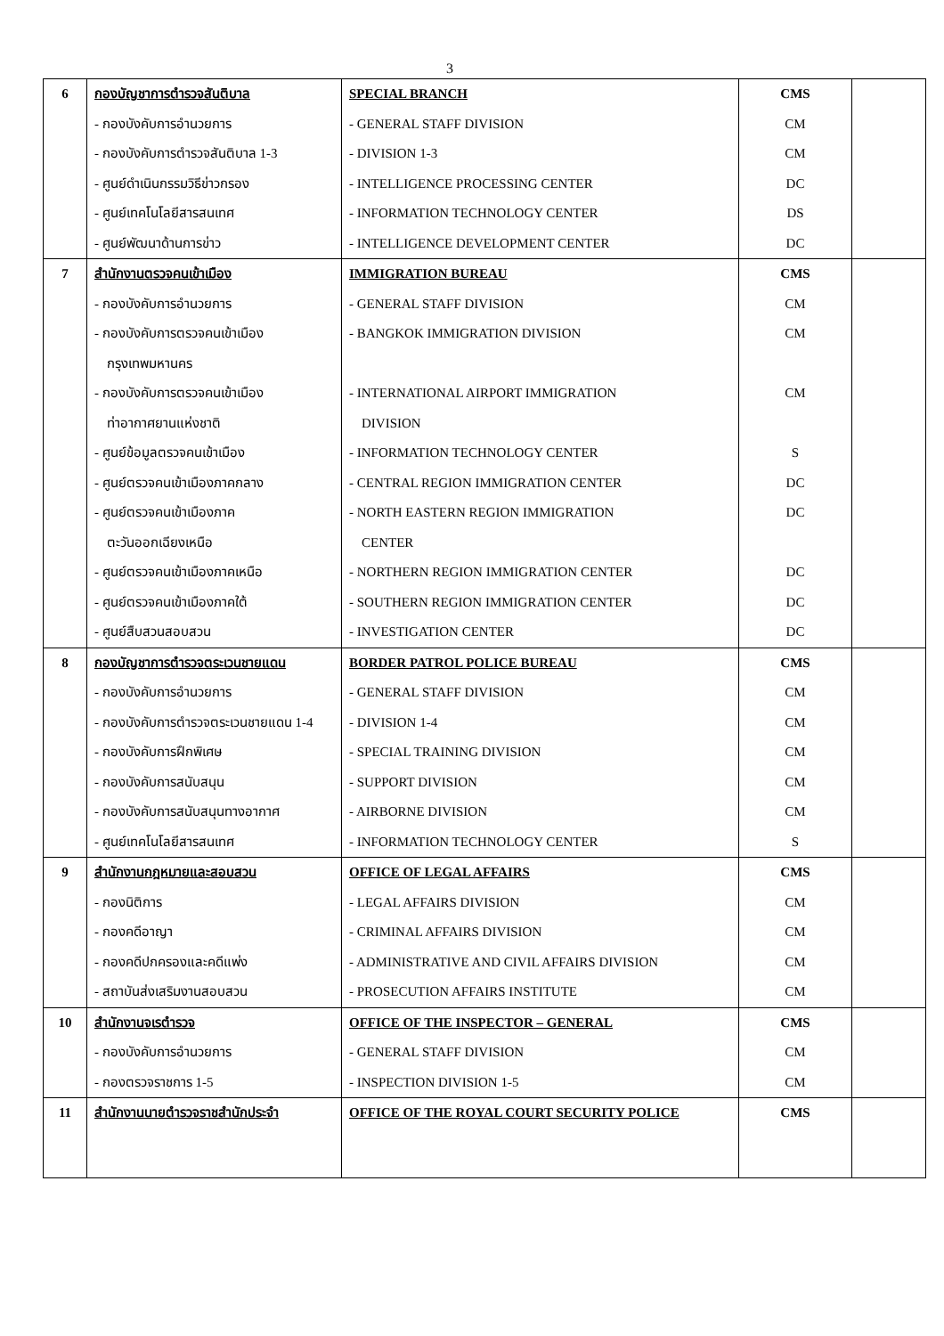3
| 6 | กองบัญชาการตำรวจสันติบาล | SPECIAL BRANCH | CMS | |
| | - กองบังคับการอำนวยการ | - GENERAL STAFF DIVISION | CM | |
| | - กองบังคับการตำรวจสันติบาล 1-3 | - DIVISION 1-3 | CM | |
| | - ศูนย์ดำเนินกรรมวิธีข่าวกรอง | - INTELLIGENCE PROCESSING CENTER | DC | |
| | - ศูนย์เทคโนโลยีสารสนเทศ | - INFORMATION TECHNOLOGY CENTER | DS | |
| | - ศูนย์พัฒนาด้านการข่าว | - INTELLIGENCE DEVELOPMENT CENTER | DC | |
| 7 | สำนักงานตรวจคนเข้าเมือง | IMMIGRATION BUREAU | CMS | |
| | - กองบังคับการอำนวยการ | - GENERAL STAFF DIVISION | CM | |
| | - กองบังคับการตรวจคนเข้าเมือง | - BANGKOK IMMIGRATION DIVISION | CM | |
| | กรุงเทพมหานคร | | | |
| | - กองบังคับการตรวจคนเข้าเมือง | - INTERNATIONAL AIRPORT IMMIGRATION | CM | |
| | ท่าอากาศยานแห่งชาติ | DIVISION | | |
| | - ศูนย์ข้อมูลตรวจคนเข้าเมือง | - INFORMATION TECHNOLOGY CENTER | S | |
| | - ศูนย์ตรวจคนเข้าเมืองภาคกลาง | - CENTRAL REGION IMMIGRATION CENTER | DC | |
| | - ศูนย์ตรวจคนเข้าเมืองภาค | - NORTH EASTERN REGION IMMIGRATION | DC | |
| | ตะวันออกเฉียงเหนือ | CENTER | | |
| | - ศูนย์ตรวจคนเข้าเมืองภาคเหนือ | - NORTHERN REGION IMMIGRATION CENTER | DC | |
| | - ศูนย์ตรวจคนเข้าเมืองภาคใต้ | - SOUTHERN REGION IMMIGRATION CENTER | DC | |
| | - ศูนย์สืบสวนสอบสวน | - INVESTIGATION CENTER | DC | |
| 8 | กองบัญชาการตำรวจตระเวนชายแดน | BORDER PATROL POLICE BUREAU | CMS | |
| | - กองบังคับการอำนวยการ | - GENERAL STAFF DIVISION | CM | |
| | - กองบังคับการตำรวจตระเวนชายแดน 1-4 | - DIVISION 1-4 | CM | |
| | - กองบังคับการฝึกพิเศษ | - SPECIAL TRAINING DIVISION | CM | |
| | - กองบังคับการสนับสนุน | - SUPPORT DIVISION | CM | |
| | - กองบังคับการสนับสนุนทางอากาศ | - AIRBORNE DIVISION | CM | |
| | - ศูนย์เทคโนโลยีสารสนเทศ | - INFORMATION TECHNOLOGY CENTER | S | |
| 9 | สำนักงานกฎหมายและสอบสวน | OFFICE OF LEGAL AFFAIRS | CMS | |
| | - กองนิติการ | - LEGAL AFFAIRS DIVISION | CM | |
| | - กองคดีอาญา | - CRIMINAL AFFAIRS DIVISION | CM | |
| | - กองคดีปกครองและคดีแพ่ง | - ADMINISTRATIVE AND CIVIL AFFAIRS DIVISION | CM | |
| | - สถาบันส่งเสริมงานสอบสวน | - PROSECUTION AFFAIRS INSTITUTE | CM | |
| 10 | สำนักงานจเรตำรวจ | OFFICE OF THE INSPECTOR – GENERAL | CMS | |
| | - กองบังคับการอำนวยการ | - GENERAL STAFF DIVISION | CM | |
| | - กองตรวจราชการ 1-5 | - INSPECTION DIVISION 1-5 | CM | |
| 11 | สำนักงานนายตำรวจราชสำนักประจำ | OFFICE OF THE ROYAL COURT SECURITY POLICE | CMS | |